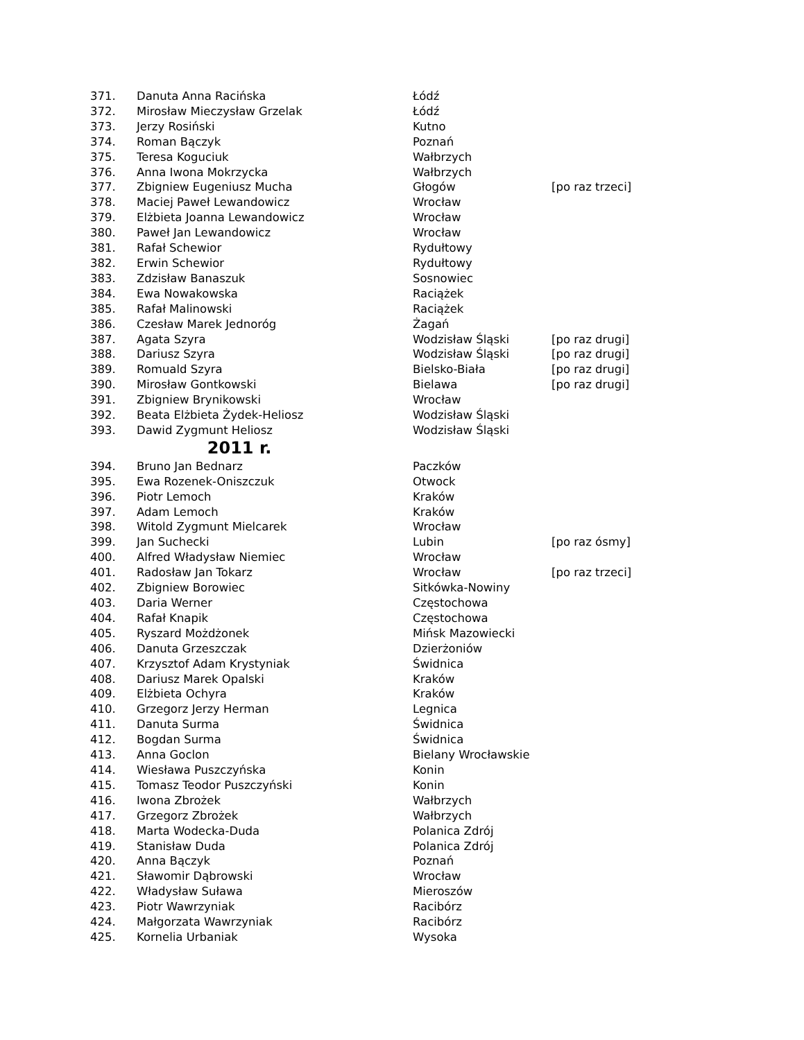| 371. | Danuta Anna Racińska | Łódź | |
| 372. | Mirosław Mieczysław Grzelak | Łódź | |
| 373. | Jerzy Rosiński | Kutno | |
| 374. | Roman Bączyk | Poznań | |
| 375. | Teresa Koguciuk | Wałbrzych | |
| 376. | Anna Iwona Mokrzycka | Wałbrzych | |
| 377. | Zbigniew Eugeniusz Mucha | Głogów | [po raz trzeci] |
| 378. | Maciej Paweł Lewandowicz | Wrocław | |
| 379. | Elżbieta Joanna Lewandowicz | Wrocław | |
| 380. | Paweł Jan Lewandowicz | Wrocław | |
| 381. | Rafał Schewior | Rydułtowy | |
| 382. | Erwin Schewior | Rydułtowy | |
| 383. | Zdzisław Banaszuk | Sosnowiec | |
| 384. | Ewa Nowakowska | Raciążek | |
| 385. | Rafał Malinowski | Raciążek | |
| 386. | Czesław Marek Jednoróg | Żagań | |
| 387. | Agata Szyra | Wodzisław Śląski | [po raz drugi] |
| 388. | Dariusz Szyra | Wodzisław Śląski | [po raz drugi] |
| 389. | Romuald Szyra | Bielsko-Biała | [po raz drugi] |
| 390. | Mirosław Gontkowski | Bielawa | [po raz drugi] |
| 391. | Zbigniew Brynikowski | Wrocław | |
| 392. | Beata Elżbieta Żydek-Heliosz | Wodzisław Śląski | |
| 393. | Dawid Zygmunt Heliosz | Wodzisław Śląski | |
| 2011 r. | | | |
| 394. | Bruno Jan Bednarz | Paczków | |
| 395. | Ewa Rozenek-Oniszczuk | Otwock | |
| 396. | Piotr Lemoch | Kraków | |
| 397. | Adam Lemoch | Kraków | |
| 398. | Witold Zygmunt Mielcarek | Wrocław | |
| 399. | Jan Suchecki | Lubin | [po raz ósmy] |
| 400. | Alfred Władysław Niemiec | Wrocław | |
| 401. | Radosław Jan Tokarz | Wrocław | [po raz trzeci] |
| 402. | Zbigniew Borowiec | Sitkówka-Nowiny | |
| 403. | Daria Werner | Częstochowa | |
| 404. | Rafał Knapik | Częstochowa | |
| 405. | Ryszard Możdżonek | Mińsk Mazowiecki | |
| 406. | Danuta Grzeszczak | Dzierżoniów | |
| 407. | Krzysztof Adam Krystyniak | Świdnica | |
| 408. | Dariusz Marek Opalski | Kraków | |
| 409. | Elżbieta Ochyra | Kraków | |
| 410. | Grzegorz Jerzy Herman | Legnica | |
| 411. | Danuta Surma | Świdnica | |
| 412. | Bogdan Surma | Świdnica | |
| 413. | Anna Goclon | Bielany Wrocławskie | |
| 414. | Wiesława Puszczyńska | Konin | |
| 415. | Tomasz Teodor Puszczyński | Konin | |
| 416. | Iwona Zbrożek | Wałbrzych | |
| 417. | Grzegorz Zbrożek | Wałbrzych | |
| 418. | Marta Wodecka-Duda | Polanica Zdrój | |
| 419. | Stanisław Duda | Polanica Zdrój | |
| 420. | Anna Bączyk | Poznań | |
| 421. | Sławomir Dąbrowski | Wrocław | |
| 422. | Władysław Suława | Mieroszów | |
| 423. | Piotr Wawrzyniak | Racibórz | |
| 424. | Małgorzata Wawrzyniak | Racibórz | |
| 425. | Kornelia Urbaniak | Wysoka | |